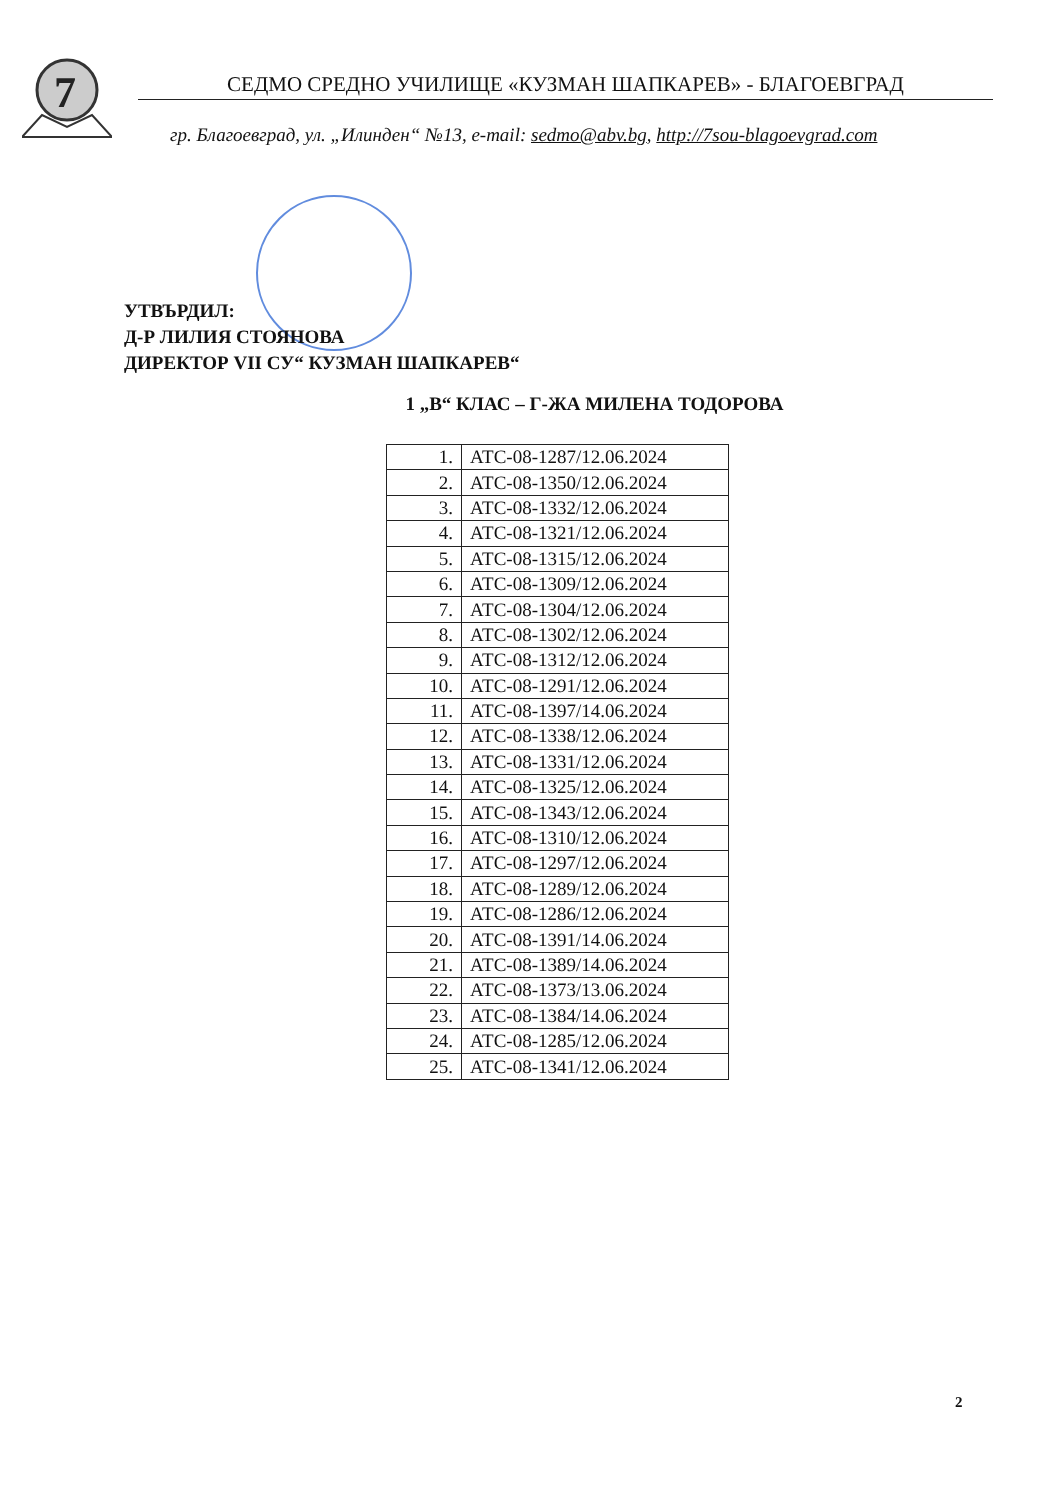7
СЕДМО СРЕДНО УЧИЛИЩЕ «КУЗМАН ШАПКАРЕВ» - БЛАГОЕВГРАД
гр. Благоевград, ул. „Илинден“ №13, e-mail: sedmo@abv.bg, http://7sou-blagoevgrad.com
УТВЪРДИЛ:
Д-Р ЛИЛИЯ СТОЯНОВА
ДИРЕКТОР VII СУ“ КУЗМАН ШАПКАРЕВ“
1 „В“ КЛАС – Г-ЖА МИЛЕНА ТОДОРОВА
| 1. | АТС-08-1287/12.06.2024 |
| 2. | АТС-08-1350/12.06.2024 |
| 3. | АТС-08-1332/12.06.2024 |
| 4. | АТС-08-1321/12.06.2024 |
| 5. | АТС-08-1315/12.06.2024 |
| 6. | АТС-08-1309/12.06.2024 |
| 7. | АТС-08-1304/12.06.2024 |
| 8. | АТС-08-1302/12.06.2024 |
| 9. | АТС-08-1312/12.06.2024 |
| 10. | АТС-08-1291/12.06.2024 |
| 11. | АТС-08-1397/14.06.2024 |
| 12. | АТС-08-1338/12.06.2024 |
| 13. | АТС-08-1331/12.06.2024 |
| 14. | АТС-08-1325/12.06.2024 |
| 15. | АТС-08-1343/12.06.2024 |
| 16. | АТС-08-1310/12.06.2024 |
| 17. | АТС-08-1297/12.06.2024 |
| 18. | АТС-08-1289/12.06.2024 |
| 19. | АТС-08-1286/12.06.2024 |
| 20. | АТС-08-1391/14.06.2024 |
| 21. | АТС-08-1389/14.06.2024 |
| 22. | АТС-08-1373/13.06.2024 |
| 23. | АТС-08-1384/14.06.2024 |
| 24. | АТС-08-1285/12.06.2024 |
| 25. | АТС-08-1341/12.06.2024 |
2